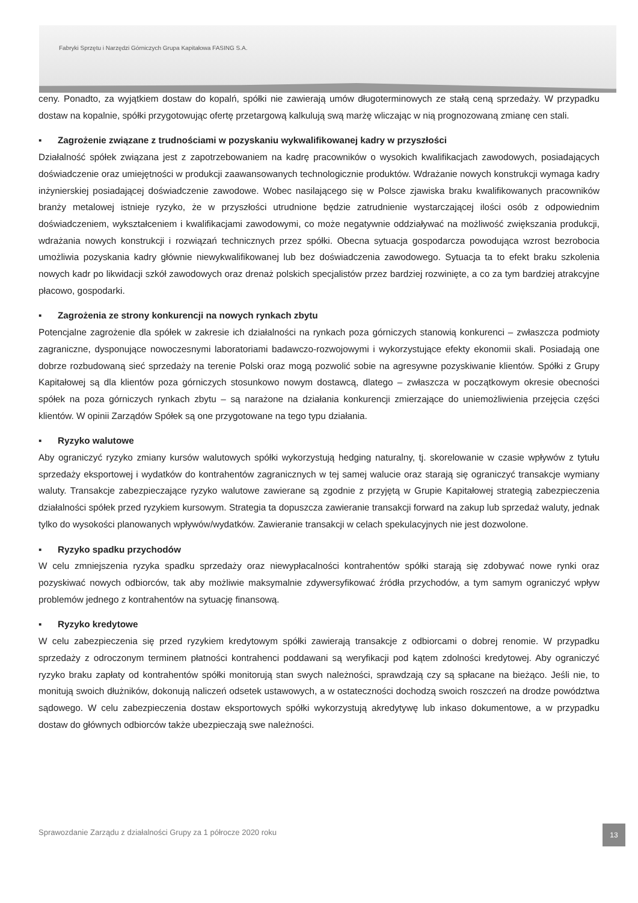Fabryki Sprzętu i Narzędzi Górniczych Grupa Kapitałowa FASING S.A.
ceny. Ponadto, za wyjątkiem dostaw do kopalń, spółki nie zawierają umów długoterminowych ze stałą ceną sprzedaży. W przypadku dostaw na kopalnie, spółki przygotowując ofertę przetargową kalkulują swą marżę wliczając w nią prognozowaną zmianę cen stali.
▪ Zagrożenie związane z trudnościami w pozyskaniu wykwalifikowanej kadry w przyszłości
Działalność spółek związana jest z zapotrzebowaniem na kadrę pracowników o wysokich kwalifikacjach zawodowych, posiadających doświadczenie oraz umiejętności w produkcji zaawansowanych technologicznie produktów. Wdrażanie nowych konstrukcji wymaga kadry inżynierskiej posiadającej doświadczenie zawodowe. Wobec nasilającego się w Polsce zjawiska braku kwalifikowanych pracowników branży metalowej istnieje ryzyko, że w przyszłości utrudnione będzie zatrudnienie wystarczającej ilości osób z odpowiednim doświadczeniem, wykształceniem i kwalifikacjami zawodowymi, co może negatywnie oddziaływać na możliwość zwiększania produkcji, wdrażania nowych konstrukcji i rozwiązań technicznych przez spółki. Obecna sytuacja gospodarcza powodująca wzrost bezrobocia umożliwia pozyskania kadry głównie niewykwalifikowanej lub bez doświadczenia zawodowego. Sytuacja ta to efekt braku szkolenia nowych kadr po likwidacji szkół zawodowych oraz drenaż polskich specjalistów przez bardziej rozwinięte, a co za tym bardziej atrakcyjne płacowo, gospodarki.
▪ Zagrożenia ze strony konkurencji na nowych rynkach zbytu
Potencjalne zagrożenie dla spółek w zakresie ich działalności na rynkach poza górniczych stanowią konkurenci – zwłaszcza podmioty zagraniczne, dysponujące nowoczesnymi laboratoriami badawczo-rozwojowymi i wykorzystujące efekty ekonomii skali. Posiadają one dobrze rozbudowaną sieć sprzedaży na terenie Polski oraz mogą pozwolić sobie na agresywne pozyskiwanie klientów. Spółki z Grupy Kapitałowej są dla klientów poza górniczych stosunkowo nowym dostawcą, dlatego – zwłaszcza w początkowym okresie obecności spółek na poza górniczych rynkach zbytu – są narażone na działania konkurencji zmierzające do uniemożliwienia przejęcia części klientów. W opinii Zarządów Spółek są one przygotowane na tego typu działania.
▪ Ryzyko walutowe
Aby ograniczyć ryzyko zmiany kursów walutowych spółki wykorzystują hedging naturalny, tj. skorelowanie w czasie wpływów z tytułu sprzedaży eksportowej i wydatków do kontrahentów zagranicznych w tej samej walucie oraz starają się ograniczyć transakcje wymiany waluty. Transakcje zabezpieczające ryzyko walutowe zawierane są zgodnie z przyjętą w Grupie Kapitałowej strategią zabezpieczenia działalności spółek przed ryzykiem kursowym. Strategia ta dopuszcza zawieranie transakcji forward na zakup lub sprzedaż waluty, jednak tylko do wysokości planowanych wpływów/wydatków. Zawieranie transakcji w celach spekulacyjnych nie jest dozwolone.
▪ Ryzyko spadku przychodów
W celu zmniejszenia ryzyka spadku sprzedaży oraz niewypłacalności kontrahentów spółki starają się zdobywać nowe rynki oraz pozyskiwać nowych odbiorców, tak aby możliwie maksymalnie zdywersyfikować źródła przychodów, a tym samym ograniczyć wpływ problemów jednego z kontrahentów na sytuację finansową.
▪ Ryzyko kredytowe
W celu zabezpieczenia się przed ryzykiem kredytowym spółki zawierają transakcje z odbiorcami o dobrej renomie. W przypadku sprzedaży z odroczonym terminem płatności kontrahenci poddawani są weryfikacji pod kątem zdolności kredytowej. Aby ograniczyć ryzyko braku zapłaty od kontrahentów spółki monitorują stan swych należności, sprawdzają czy są spłacane na bieżąco. Jeśli nie, to monitują swoich dłużników, dokonują naliczeń odsetek ustawowych, a w ostateczności dochodzą swoich roszczeń na drodze powództwa sądowego. W celu zabezpieczenia dostaw eksportowych spółki wykorzystują akredytywę lub inkaso dokumentowe, a w przypadku dostaw do głównych odbiorców także ubezpieczają swe należności.
Sprawozdanie Zarządu z działalności Grupy za 1 półrocze 2020 roku
13